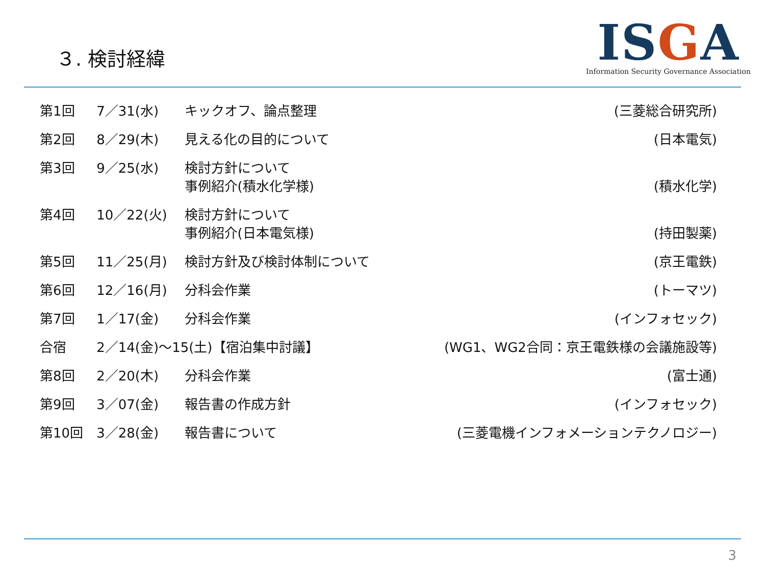３. 検討経緯
ISGA
Information Security Governance Association
| 第1回 | 7／31(水) | キックオフ、論点整理 | (三菱総合研究所) |
| 第2回 | 8／29(木) | 見える化の目的について | (日本電気) |
| 第3回 | 9／25(水) | 検討方針について 事例紹介(積水化学様) | (積水化学) |
| 第4回 | 10／22(火) | 検討方針について 事例紹介(日本電気様) | (持田製薬) |
| 第5回 | 11／25(月) | 検討方針及び検討体制について | (京王電鉄) |
| 第6回 | 12／16(月) | 分科会作業 | (トーマツ) |
| 第7回 | 1／17(金) | 分科会作業 | (インフォセック) |
| 合宿 | 2／14(金)～15(土)【宿泊集中討議】 | | (WG1、WG2合同：京王電鉄様の会議施設等) |
| 第8回 | 2／20(木) | 分科会作業 | (富士通) |
| 第9回 | 3／07(金) | 報告書の作成方針 | (インフォセック) |
| 第10回 | 3／28(金) | 報告書について | (三菱電機インフォメーションテクノロジー) |
3